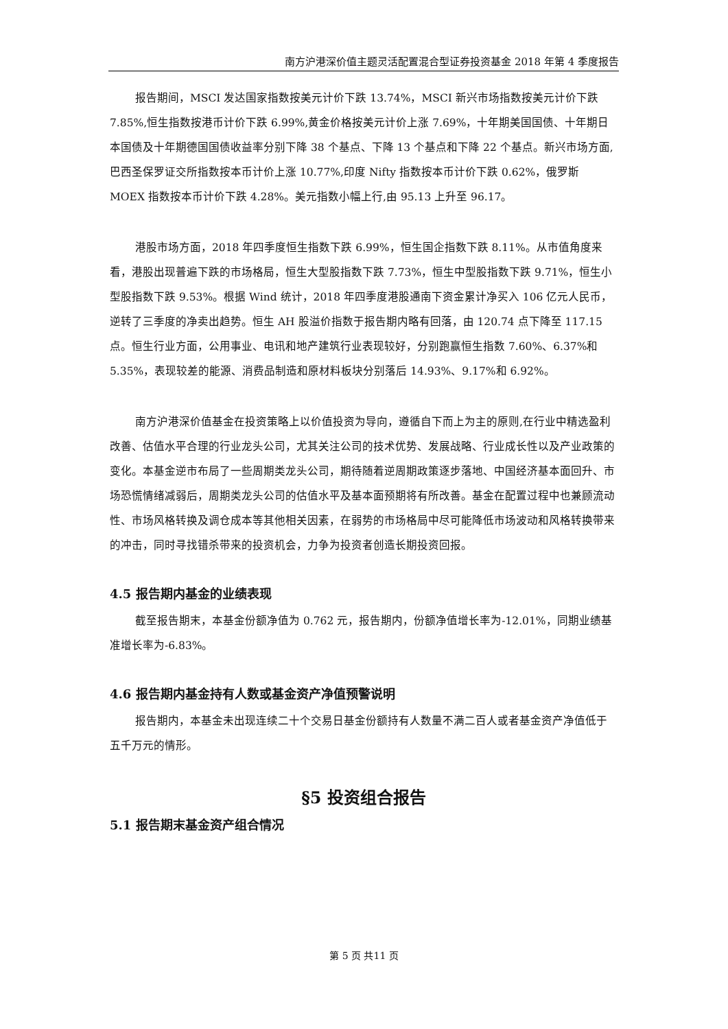南方沪港深价值主题灵活配置混合型证券投资基金 2018 年第 4 季度报告
报告期间，MSCI 发达国家指数按美元计价下跌 13.74%，MSCI 新兴市场指数按美元计价下跌 7.85%,恒生指数按港币计价下跌 6.99%,黄金价格按美元计价上涨 7.69%，十年期美国国债、十年期日本国债及十年期德国国债收益率分别下降 38 个基点、下降 13 个基点和下降 22 个基点。新兴市场方面,巴西圣保罗证交所指数按本币计价上涨 10.77%,印度 Nifty 指数按本币计价下跌 0.62%，俄罗斯 MOEX 指数按本币计价下跌 4.28%。美元指数小幅上行,由 95.13 上升至 96.17。
港股市场方面，2018 年四季度恒生指数下跌 6.99%，恒生国企指数下跌 8.11%。从市值角度来看，港股出现普遍下跌的市场格局，恒生大型股指数下跌 7.73%，恒生中型股指数下跌 9.71%，恒生小型股指数下跌 9.53%。根据 Wind 统计，2018 年四季度港股通南下资金累计净买入 106 亿元人民币，逆转了三季度的净卖出趋势。恒生 AH 股溢价指数于报告期内略有回落，由 120.74 点下降至 117.15 点。恒生行业方面，公用事业、电讯和地产建筑行业表现较好，分别跑赢恒生指数 7.60%、6.37%和 5.35%，表现较差的能源、消费品制造和原材料板块分别落后 14.93%、9.17%和 6.92%。
南方沪港深价值基金在投资策略上以价值投资为导向，遵循自下而上为主的原则,在行业中精选盈利改善、估值水平合理的行业龙头公司，尤其关注公司的技术优势、发展战略、行业成长性以及产业政策的变化。本基金逆市布局了一些周期类龙头公司，期待随着逆周期政策逐步落地、中国经济基本面回升、市场恐慌情绪减弱后，周期类龙头公司的估值水平及基本面预期将有所改善。基金在配置过程中也兼顾流动性、市场风格转换及调仓成本等其他相关因素，在弱势的市场格局中尽可能降低市场波动和风格转换带来的冲击，同时寻找错杀带来的投资机会，力争为投资者创造长期投资回报。
4.5 报告期内基金的业绩表现
截至报告期末，本基金份额净值为 0.762 元，报告期内，份额净值增长率为-12.01%，同期业绩基准增长率为-6.83%。
4.6 报告期内基金持有人数或基金资产净值预警说明
报告期内，本基金未出现连续二十个交易日基金份额持有人数量不满二百人或者基金资产净值低于五千万元的情形。
§5 投资组合报告
5.1 报告期末基金资产组合情况
第 5 页 共11 页